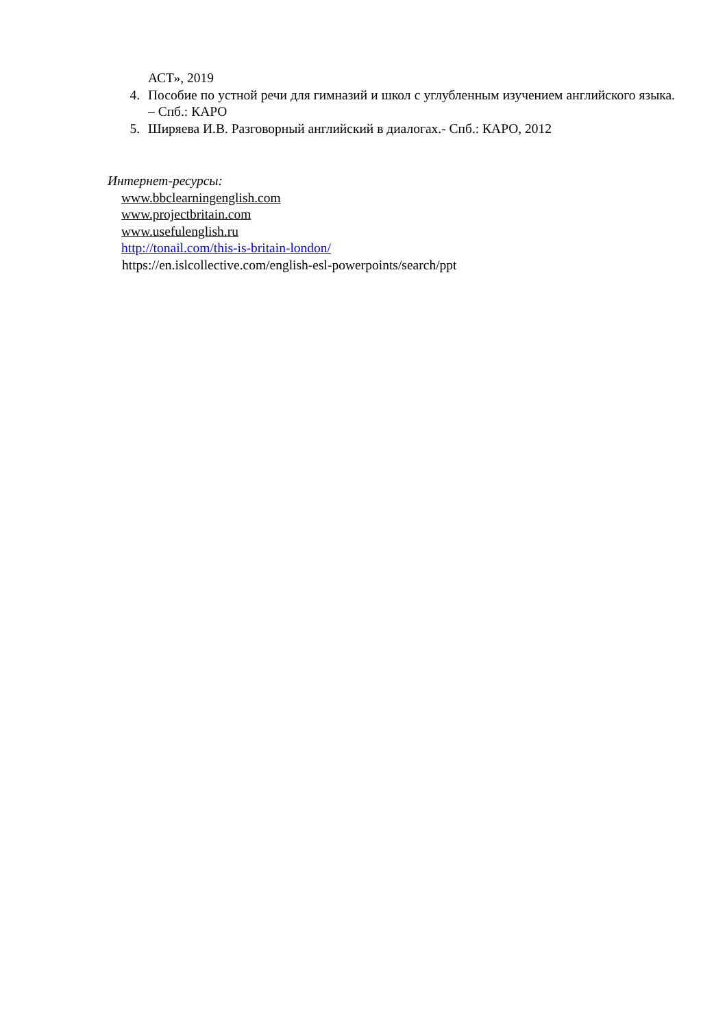АСТ», 2019
4. Пособие по устной речи для гимназий и школ с углубленным изучением английского языка. – Спб.: КАРО
5. Ширяева И.В. Разговорный английский в диалогах.- Спб.: КАРО, 2012
Интернет-ресурсы:
www.bbclearningenglish.com
www.projectbritain.com
www.usefulenglish.ru
http://tonail.com/this-is-britain-london/
https://en.islcollective.com/english-esl-powerpoints/search/ppt